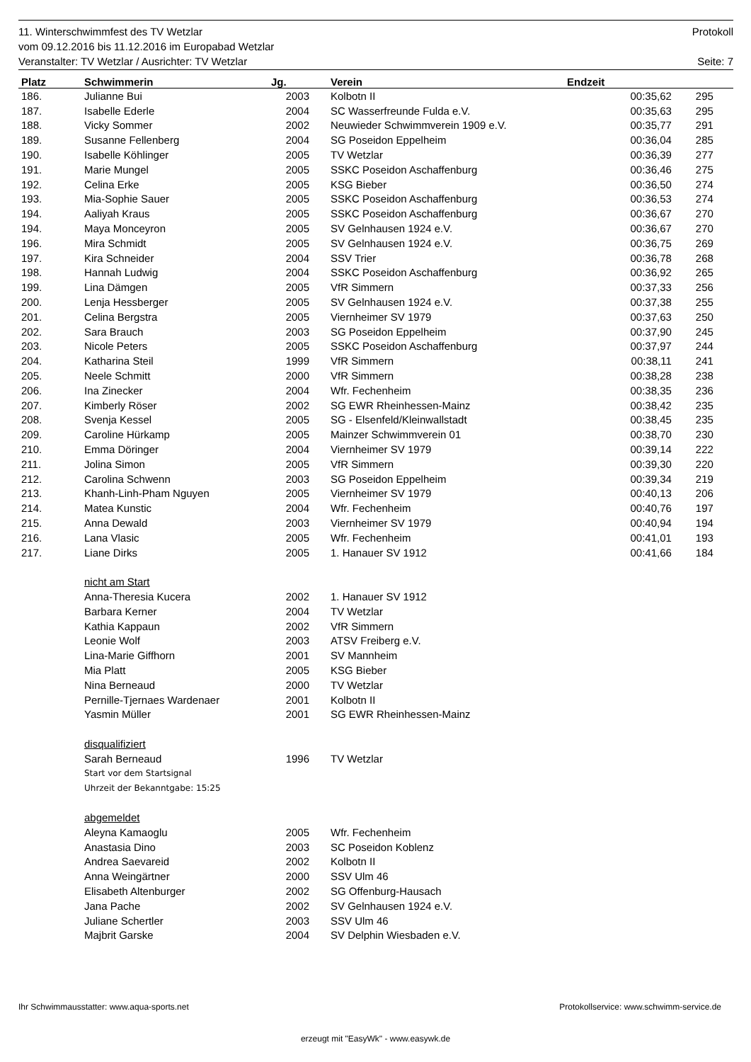11. Winterschwimmfest des TV Wetzlar Protokoll
vom 09.12.2016 bis 11.12.2016 im Europabad Wetzlar
Veranstalter: TV Wetzlar / Ausrichter: TV Wetzlar Seite: 7
| Platz | Schwimmerin | Jg. | Verein | Endzeit | |
| --- | --- | --- | --- | --- | --- |
| 186. | Julianne Bui | 2003 | Kolbotn II | 00:35,62 | 295 |
| 187. | Isabelle Ederle | 2004 | SC Wasserfreunde Fulda e.V. | 00:35,63 | 295 |
| 188. | Vicky Sommer | 2002 | Neuwieder Schwimmverein 1909 e.V. | 00:35,77 | 291 |
| 189. | Susanne Fellenberg | 2004 | SG Poseidon Eppelheim | 00:36,04 | 285 |
| 190. | Isabelle Köhlinger | 2005 | TV Wetzlar | 00:36,39 | 277 |
| 191. | Marie Mungel | 2005 | SSKC Poseidon Aschaffenburg | 00:36,46 | 275 |
| 192. | Celina Erke | 2005 | KSG Bieber | 00:36,50 | 274 |
| 193. | Mia-Sophie Sauer | 2005 | SSKC Poseidon Aschaffenburg | 00:36,53 | 274 |
| 194. | Aaliyah Kraus | 2005 | SSKC Poseidon Aschaffenburg | 00:36,67 | 270 |
| 194. | Maya Monceyron | 2005 | SV Gelnhausen 1924 e.V. | 00:36,67 | 270 |
| 196. | Mira Schmidt | 2005 | SV Gelnhausen 1924 e.V. | 00:36,75 | 269 |
| 197. | Kira Schneider | 2004 | SSV Trier | 00:36,78 | 268 |
| 198. | Hannah Ludwig | 2004 | SSKC Poseidon Aschaffenburg | 00:36,92 | 265 |
| 199. | Lina Dämgen | 2005 | VfR Simmern | 00:37,33 | 256 |
| 200. | Lenja Hessberger | 2005 | SV Gelnhausen 1924 e.V. | 00:37,38 | 255 |
| 201. | Celina Bergstra | 2005 | Viernheimer SV 1979 | 00:37,63 | 250 |
| 202. | Sara Brauch | 2003 | SG Poseidon Eppelheim | 00:37,90 | 245 |
| 203. | Nicole Peters | 2005 | SSKC Poseidon Aschaffenburg | 00:37,97 | 244 |
| 204. | Katharina Steil | 1999 | VfR Simmern | 00:38,11 | 241 |
| 205. | Neele Schmitt | 2000 | VfR Simmern | 00:38,28 | 238 |
| 206. | Ina Zinecker | 2004 | Wfr. Fechenheim | 00:38,35 | 236 |
| 207. | Kimberly Röser | 2002 | SG EWR Rheinhessen-Mainz | 00:38,42 | 235 |
| 208. | Svenja Kessel | 2005 | SG - Elsenfeld/Kleinwallstadt | 00:38,45 | 235 |
| 209. | Caroline Hürkamp | 2005 | Mainzer Schwimmverein 01 | 00:38,70 | 230 |
| 210. | Emma Döringer | 2004 | Viernheimer SV 1979 | 00:39,14 | 222 |
| 211. | Jolina Simon | 2005 | VfR Simmern | 00:39,30 | 220 |
| 212. | Carolina Schwenn | 2003 | SG Poseidon Eppelheim | 00:39,34 | 219 |
| 213. | Khanh-Linh-Pham Nguyen | 2005 | Viernheimer SV 1979 | 00:40,13 | 206 |
| 214. | Matea Kunstic | 2004 | Wfr. Fechenheim | 00:40,76 | 197 |
| 215. | Anna Dewald | 2003 | Viernheimer SV 1979 | 00:40,94 | 194 |
| 216. | Lana Vlasic | 2005 | Wfr. Fechenheim | 00:41,01 | 193 |
| 217. | Liane Dirks | 2005 | 1. Hanauer SV 1912 | 00:41,66 | 184 |
| | nicht am Start | | | | |
| | Anna-Theresia Kucera | 2002 | 1. Hanauer SV 1912 | | |
| | Barbara Kerner | 2004 | TV Wetzlar | | |
| | Kathia Kappaun | 2002 | VfR Simmern | | |
| | Leonie Wolf | 2003 | ATSV Freiberg e.V. | | |
| | Lina-Marie Giffhorn | 2001 | SV Mannheim | | |
| | Mia Platt | 2005 | KSG Bieber | | |
| | Nina Berneaud | 2000 | TV Wetzlar | | |
| | Pernille-Tjernaes Wardenaer | 2001 | Kolbotn II | | |
| | Yasmin Müller | 2001 | SG EWR Rheinhessen-Mainz | | |
| | disqualifiziert | | | | |
| | Sarah Berneaud | 1996 | TV Wetzlar | | |
| | Start vor dem Startsignal | | | | |
| | Uhrzeit der Bekanntgabe: 15:25 | | | | |
| | abgemeldet | | | | |
| | Aleyna Kamaoglu | 2005 | Wfr. Fechenheim | | |
| | Anastasia Dino | 2003 | SC Poseidon Koblenz | | |
| | Andrea Saevareid | 2002 | Kolbotn II | | |
| | Anna Weingärtner | 2000 | SSV Ulm 46 | | |
| | Elisabeth Altenburger | 2002 | SG Offenburg-Hausach | | |
| | Jana Pache | 2002 | SV Gelnhausen 1924 e.V. | | |
| | Juliane Schertler | 2003 | SSV Ulm 46 | | |
| | Majbrit Garske | 2004 | SV Delphin Wiesbaden e.V. | | |
Ihr Schwimmausstatter: www.aqua-sports.net
Protokollservice: www.schwimm-service.de
erzeugt mit "EasyWk" - www.easywk.de